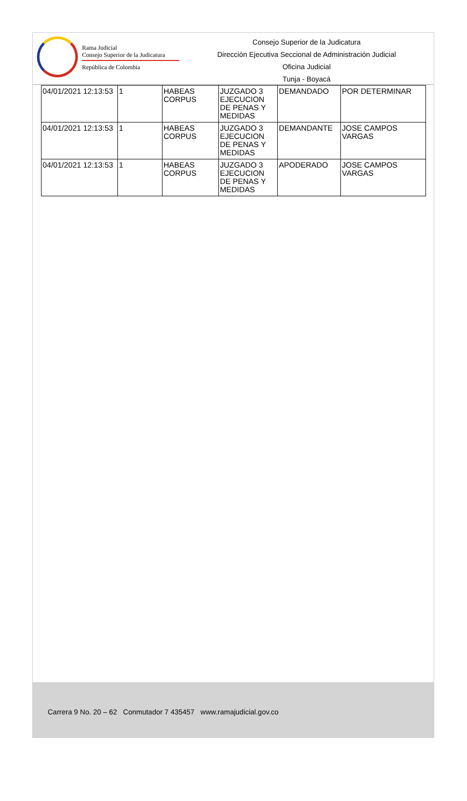Rama Judicial
Consejo Superior de la Judicatura
República de Colombia
Consejo Superior de la Judicatura
Dirección Ejecutiva Seccional de Administración Judicial
Oficina Judicial
Tunja - Boyacá
| 04/01/2021 12:13:53 | 1 | HABEAS CORPUS | JUZGADO 3 EJECUCION DE PENAS Y MEDIDAS | DEMANDADO | POR DETERMINAR |
| 04/01/2021 12:13:53 | 1 | HABEAS CORPUS | JUZGADO 3 EJECUCION DE PENAS Y MEDIDAS | DEMANDANTE | JOSE CAMPOS VARGAS |
| 04/01/2021 12:13:53 | 1 | HABEAS CORPUS | JUZGADO 3 EJECUCION DE PENAS Y MEDIDAS | APODERADO | JOSE CAMPOS VARGAS |
Carrera 9 No. 20 – 62 Conmutador 7 435457 www.ramajudicial.gov.co